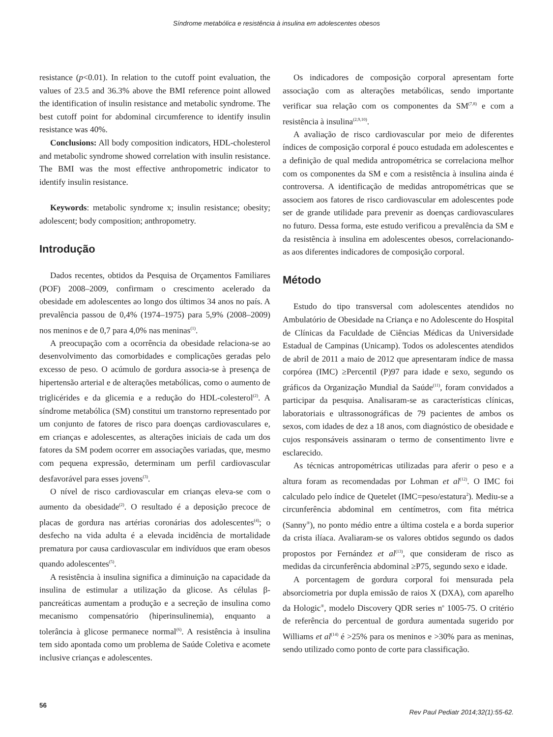Síndrome metabólica e resistência à insulina em adolescentes obesos
resistance (p<0.01). In relation to the cutoff point evaluation, the values of 23.5 and 36.3% above the BMI reference point allowed the identification of insulin resistance and metabolic syndrome. The best cutoff point for abdominal circumference to identify insulin resistance was 40%.
Conclusions: All body composition indicators, HDL-cholesterol and metabolic syndrome showed correlation with insulin resistance. The BMI was the most effective anthropometric indicator to identify insulin resistance.
Keywords: metabolic syndrome x; insulin resistance; obesity; adolescent; body composition; anthropometry.
Introdução
Dados recentes, obtidos da Pesquisa de Orçamentos Familiares (POF) 2008–2009, confirmam o crescimento acelerado da obesidade em adolescentes ao longo dos últimos 34 anos no país. A prevalência passou de 0,4% (1974–1975) para 5,9% (2008–2009) nos meninos e de 0,7 para 4,0% nas meninas<sup>(1)</sup>.
A preocupação com a ocorrência da obesidade relaciona-se ao desenvolvimento das comorbidades e complicações geradas pelo excesso de peso. O acúmulo de gordura associa-se à presença de hipertensão arterial e de alterações metabólicas, como o aumento de triglicérides e da glicemia e a redução do HDL-colesterol<sup>(2)</sup>. A síndrome metabólica (SM) constitui um transtorno representado por um conjunto de fatores de risco para doenças cardiovasculares e, em crianças e adolescentes, as alterações iniciais de cada um dos fatores da SM podem ocorrer em associações variadas, que, mesmo com pequena expressão, determinam um perfil cardiovascular desfavorável para esses jovens<sup>(3)</sup>.
O nível de risco cardiovascular em crianças eleva-se com o aumento da obesidade<sup>(2)</sup>. O resultado é a deposição precoce de placas de gordura nas artérias coronárias dos adolescentes<sup>(4)</sup>; o desfecho na vida adulta é a elevada incidência de mortalidade prematura por causa cardiovascular em indivíduos que eram obesos quando adolescentes<sup>(5)</sup>.
A resistência à insulina significa a diminuição na capacidade da insulina de estimular a utilização da glicose. As células β-pancreáticas aumentam a produção e a secreção de insulina como mecanismo compensatório (hiperinsulinemia), enquanto a tolerância à glicose permanece normal<sup>(6)</sup>. A resistência à insulina tem sido apontada como um problema de Saúde Coletiva e acomete inclusive crianças e adolescentes.
Os indicadores de composição corporal apresentam forte associação com as alterações metabólicas, sendo importante verificar sua relação com os componentes da SM<sup>(7,8)</sup> e com a resistência à insulina<sup>(2,9,10)</sup>.
A avaliação de risco cardiovascular por meio de diferentes índices de composição corporal é pouco estudada em adolescentes e a definição de qual medida antropométrica se correlaciona melhor com os componentes da SM e com a resistência à insulina ainda é controversa. A identificação de medidas antropométricas que se associem aos fatores de risco cardiovascular em adolescentes pode ser de grande utilidade para prevenir as doenças cardiovasculares no futuro. Dessa forma, este estudo verificou a prevalência da SM e da resistência à insulina em adolescentes obesos, correlacionando-as aos diferentes indicadores de composição corporal.
Método
Estudo do tipo transversal com adolescentes atendidos no Ambulatório de Obesidade na Criança e no Adolescente do Hospital de Clínicas da Faculdade de Ciências Médicas da Universidade Estadual de Campinas (Unicamp). Todos os adolescentes atendidos de abril de 2011 a maio de 2012 que apresentaram índice de massa corpórea (IMC) ≥Percentil (P)97 para idade e sexo, segundo os gráficos da Organização Mundial da Saúde<sup>(11)</sup>, foram convidados a participar da pesquisa. Analisaram-se as características clínicas, laboratoriais e ultrassonográficas de 79 pacientes de ambos os sexos, com idades de dez a 18 anos, com diagnóstico de obesidade e cujos responsáveis assinaram o termo de consentimento livre e esclarecido.
As técnicas antropométricas utilizadas para aferir o peso e a altura foram as recomendadas por Lohman et al<sup>(12)</sup>. O IMC foi calculado pelo índice de Quetelet (IMC=peso/estatura<sup>2</sup>). Mediu-se a circunferência abdominal em centímetros, com fita métrica (Sanny<sup>®</sup>), no ponto médio entre a última costela e a borda superior da crista ilíaca. Avaliaram-se os valores obtidos segundo os dados propostos por Fernández et al<sup>(13)</sup>, que consideram de risco as medidas da circunferência abdominal ≥P75, segundo sexo e idade.
A porcentagem de gordura corporal foi mensurada pela absorciometria por dupla emissão de raios X (DXA), com aparelho da Hologic<sup>®</sup>, modelo Discovery QDR series n<sup>o</sup> 1005-75. O critério de referência do percentual de gordura aumentada sugerido por Williams et al<sup>(14)</sup> é >25% para os meninos e >30% para as meninas, sendo utilizado como ponto de corte para classificação.
56 Rev Paul Pediatr 2014;32(1):55-62.